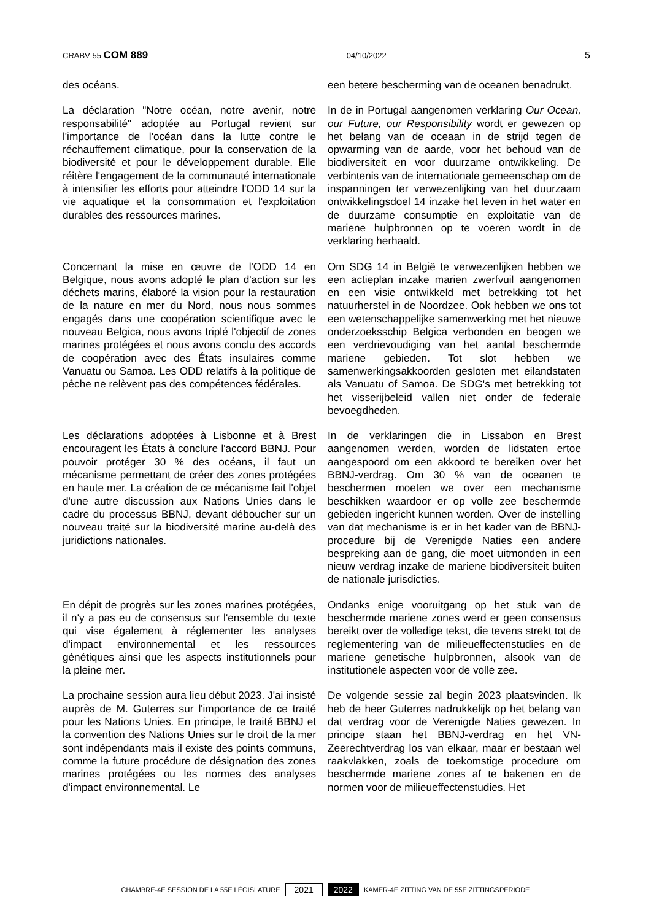CRABV 55 COM 889 04/10/2022 5
des océans. een betere bescherming van de oceanen benadrukt.
La déclaration "Notre océan, notre avenir, notre responsabilité" adoptée au Portugal revient sur l'importance de l'océan dans la lutte contre le réchauffement climatique, pour la conservation de la biodiversité et pour le développement durable. Elle réitère l'engagement de la communauté internationale à intensifier les efforts pour atteindre l'ODD 14 sur la vie aquatique et la consommation et l'exploitation durables des ressources marines.
In de in Portugal aangenomen verklaring Our Ocean, our Future, our Responsibility wordt er gewezen op het belang van de oceaan in de strijd tegen de opwarming van de aarde, voor het behoud van de biodiversiteit en voor duurzame ontwikkeling. De verbintenis van de internationale gemeenschap om de inspanningen ter verwezenlijking van het duurzaam ontwikkelingsdoel 14 inzake het leven in het water en de duurzame consumptie en exploitatie van de mariene hulpbronnen op te voeren wordt in de verklaring herhaald.
Concernant la mise en œuvre de l'ODD 14 en Belgique, nous avons adopté le plan d'action sur les déchets marins, élaboré la vision pour la restauration de la nature en mer du Nord, nous nous sommes engagés dans une coopération scientifique avec le nouveau Belgica, nous avons triplé l'objectif de zones marines protégées et nous avons conclu des accords de coopération avec des États insulaires comme Vanuatu ou Samoa. Les ODD relatifs à la politique de pêche ne relèvent pas des compétences fédérales.
Om SDG 14 in België te verwezenlijken hebben we een actieplan inzake marien zwerfvuil aangenomen en een visie ontwikkeld met betrekking tot het natuurherstel in de Noordzee. Ook hebben we ons tot een wetenschappelijke samenwerking met het nieuwe onderzoeksschip Belgica verbonden en beogen we een verdrievoudiging van het aantal beschermde mariene gebieden. Tot slot hebben we samenwerkingsakkoorden gesloten met eilandstaten als Vanuatu of Samoa. De SDG's met betrekking tot het visserijbeleid vallen niet onder de federale bevoegdheden.
Les déclarations adoptées à Lisbonne et à Brest encouragent les États à conclure l'accord BBNJ. Pour pouvoir protéger 30 % des océans, il faut un mécanisme permettant de créer des zones protégées en haute mer. La création de ce mécanisme fait l'objet d'une autre discussion aux Nations Unies dans le cadre du processus BBNJ, devant déboucher sur un nouveau traité sur la biodiversité marine au-delà des juridictions nationales.
In de verklaringen die in Lissabon en Brest aangenomen werden, worden de lidstaten ertoe aangespoord om een akkoord te bereiken over het BBNJ-verdrag. Om 30 % van de oceanen te beschermen moeten we over een mechanisme beschikken waardoor er op volle zee beschermde gebieden ingericht kunnen worden. Over de instelling van dat mechanisme is er in het kader van de BBNJ-procedure bij de Verenigde Naties een andere bespreking aan de gang, die moet uitmonden in een nieuw verdrag inzake de mariene biodiversiteit buiten de nationale jurisdicties.
En dépit de progrès sur les zones marines protégées, il n'y a pas eu de consensus sur l'ensemble du texte qui vise également à réglementer les analyses d'impact environnemental et les ressources génétiques ainsi que les aspects institutionnels pour la pleine mer.
Ondanks enige vooruitgang op het stuk van de beschermde mariene zones werd er geen consensus bereikt over de volledige tekst, die tevens strekt tot de reglementering van de milieueffectenstudies en de mariene genetische hulpbronnen, alsook van de institutionele aspecten voor de volle zee.
La prochaine session aura lieu début 2023. J'ai insisté auprès de M. Guterres sur l'importance de ce traité pour les Nations Unies. En principe, le traité BBNJ et la convention des Nations Unies sur le droit de la mer sont indépendants mais il existe des points communs, comme la future procédure de désignation des zones marines protégées ou les normes des analyses d'impact environnemental. Le
De volgende sessie zal begin 2023 plaatsvinden. Ik heb de heer Guterres nadrukkelijk op het belang van dat verdrag voor de Verenigde Naties gewezen. In principe staan het BBNJ-verdrag en het VN-Zeerechtverdrag los van elkaar, maar er bestaan wel raakvlakken, zoals de toekomstige procedure om beschermde mariene zones af te bakenen en de normen voor de milieueffectenstudies. Het
CHAMBRE-4E SESSION DE LA 55E LÉGISLATURE 2021 2022 KAMER-4E ZITTING VAN DE 55E ZITTINGSPERIODE